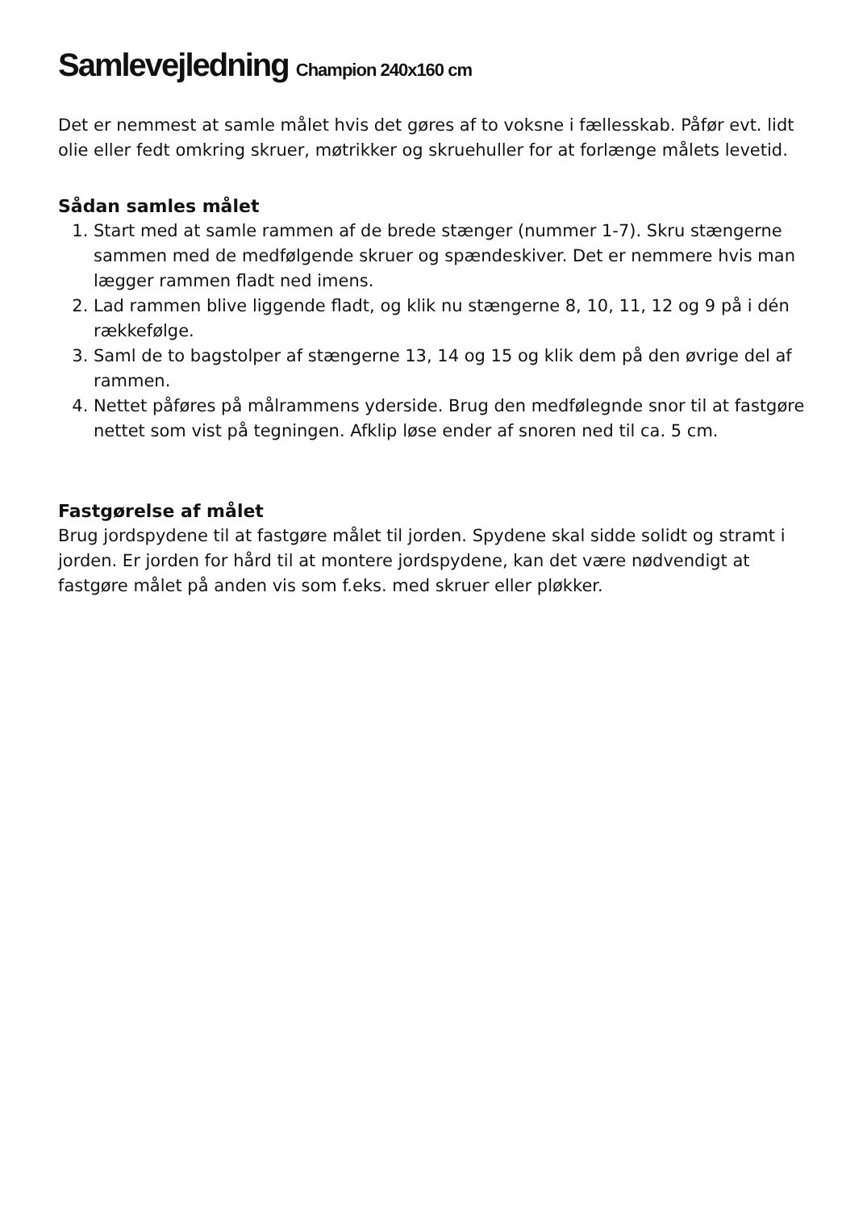Samlevejledning Champion 240x160 cm
Det er nemmest at samle målet hvis det gøres af to voksne i fællesskab. Påfør evt. lidt olie eller fedt omkring skruer, møtrikker og skruehuller for at forlænge målets levetid.
Sådan samles målet
1. Start med at samle rammen af de brede stænger (nummer 1-7). Skru stængerne sammen med de medfølgende skruer og spændeskiver. Det er nemmere hvis man lægger rammen fladt ned imens.
2. Lad rammen blive liggende fladt, og klik nu stængerne 8, 10, 11, 12 og 9 på i dén rækkefølge.
3. Saml de to bagstolper af stængerne 13, 14 og 15 og klik dem på den øvrige del af rammen.
4. Nettet påføres på målrammens yderside. Brug den medfølegnde snor til at fastgøre nettet som vist på tegningen. Afklip løse ender af snoren ned til ca. 5 cm.
Fastgørelse af målet
Brug jordspydene til at fastgøre målet til jorden. Spydene skal sidde solidt og stramt i jorden. Er jorden for hård til at montere jordspydene, kan det være nødvendigt at fastgøre målet på anden vis som f.eks. med skruer eller pløkker.